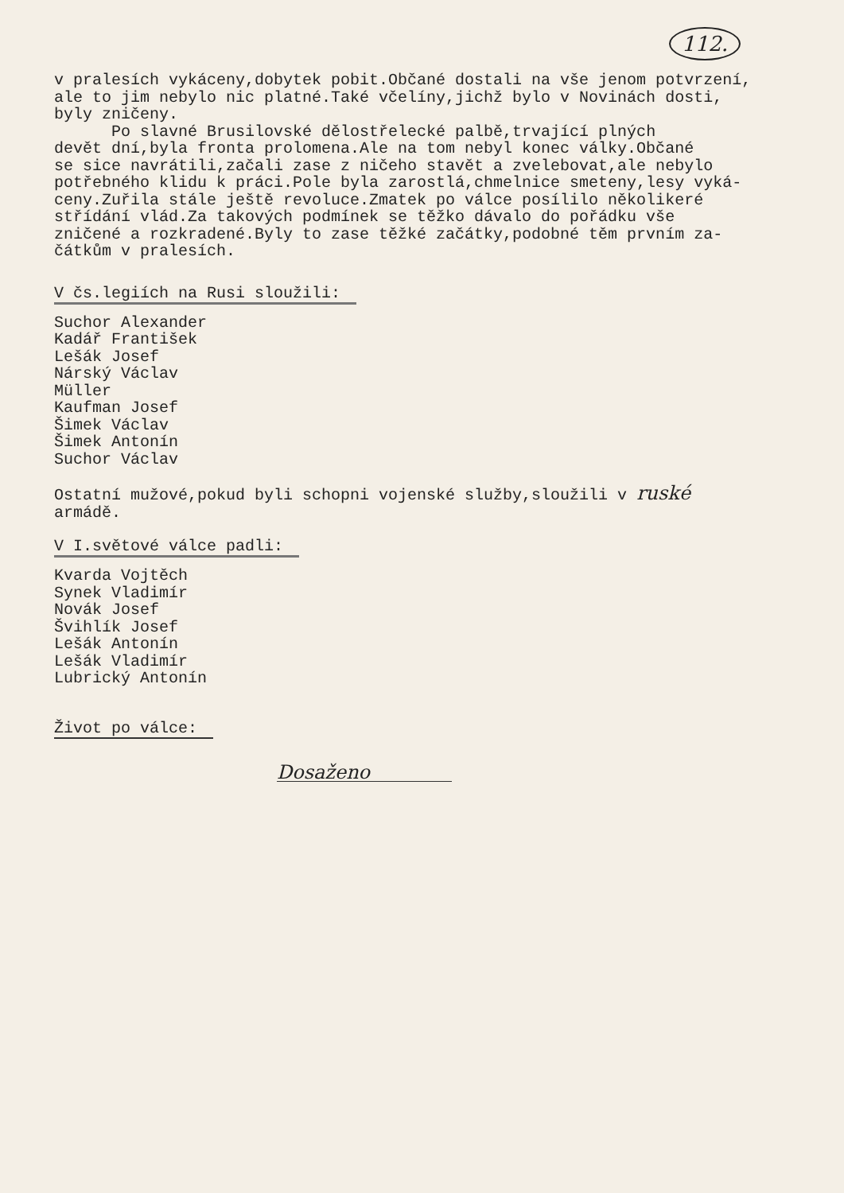112.
v pralesích vykáceny,dobytek pobit.Občané dostali na vše jenom potvrzení, ale to jim nebylo nic platné.Také včelíny,jichž bylo v Novinách dosti, byly zničeny. Po slavné Brusilovské dělostřelecké palbě,trvající plných devět dní,byla fronta prolomena.Ale na tom nebyl konec války.Občané se sice navrátili,začali zase z ničeho stavět a zvelebovat,ale nebylo potřebného klidu k práci.Pole byla zarostlá,chmelnice smeteny,lesy vyká- ceny.Zuřila stále ještě revoluce.Zmatek po válce posílilo několikeré střídání vlád.Za takových podmínek se těžko dávalo do pořádku vše zničené a rozkradené.Byly to zase těžké začátky,podobné těm prvním za- čátkům v pralesích.
V čs.legiích na Rusi sloužili:
Suchor Alexander Kadář František Lešák Josef Nárský Václav Müller Kaufman Josef Šimek Václav Šimek Antonín Suchor Václav
Ostatní mužové,pokud byli schopni vojenské služby,sloužili v ruské armádě.
V I.světové válce padli:
Kvarda Vojtěch Synek Vladimír Novák Josef Švihlík Josef Lešák Antonín Lešák Vladimír Lubrický Antonín
Život po válce:
Dosaženo